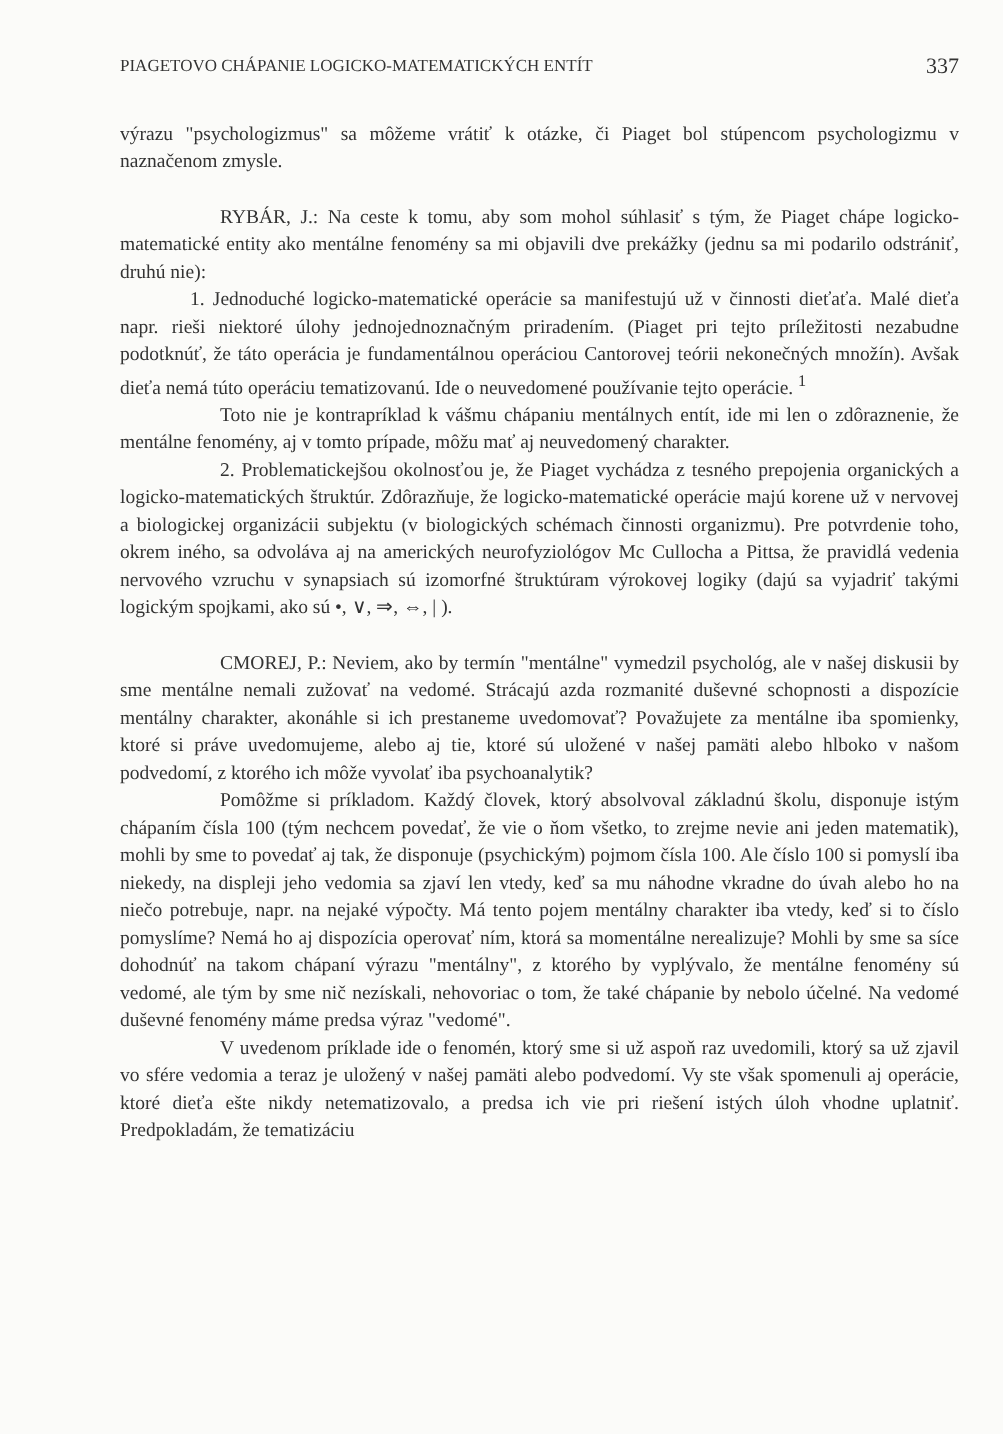PIAGETOVO CHÁPANIE LOGICKO-MATEMATICKÝCH ENTÍT 337
výrazu "psychologizmus" sa môžeme vrátiť k otázke, či Piaget bol stúpencom psychologizmu v naznačenom zmysle.
RYBÁR, J.: Na ceste k tomu, aby som mohol súhlasiť s tým, že Piaget chápe logicko-matematické entity ako mentálne fenomény sa mi objavili dve prekážky (jednu sa mi podarilo odstrániť, druhú nie):
1. Jednoduché logicko-matematické operácie sa manifestujú už v činnosti dieťaťa. Malé dieťa napr. rieši niektoré úlohy jednojednoznačným priradením. (Piaget pri tejto príležitosti nezabudne podotknúť, že táto operácia je fundamentálnou operáciou Cantorovej teórii nekonečných množín). Avšak dieťa nemá túto operáciu tematizovanú. Ide o neuvedomené používanie tejto operácie. <sup>1</sup>
Toto nie je kontrapríklad k vášmu chápaniu mentálnych entít, ide mi len o zdôraznenie, že mentálne fenomény, aj v tomto prípade, môžu mať aj neuvedomený charakter.
2. Problematickejšou okolnosťou je, že Piaget vychádza z tesného prepojenia organických a logicko-matematických štruktúr. Zdôrazňuje, že logicko-matematické operácie majú korene už v nervovej a biologickej organizácii subjektu (v biologických schémach činnosti organizmu). Pre potvrdenie toho, okrem iného, sa odvoláva aj na amerických neurofyziológov Mc Cullocha a Pittsa, že pravidlá vedenia nervového vzruchu v synapsiach sú izomorfné štruktúram výrokovej logiky (dajú sa vyjadriť takými logickým spojkami, ako sú •, ∨, ⇒, ⇔, | ).
CMOREJ, P.: Neviem, ako by termín "mentálne" vymedzil psychológ, ale v našej diskusii by sme mentálne nemali zužovať na vedomé. Strácajú azda rozmanité duševné schopnosti a dispozície mentálny charakter, akonáhle si ich prestaneme uvedomovať? Považujete za mentálne iba spomienky, ktoré si práve uvedomujeme, alebo aj tie, ktoré sú uložené v našej pamäti alebo hlboko v našom podvedomí, z ktorého ich môže vyvolať iba psychoanalytik?
Pomôžme si príkladom. Každý človek, ktorý absolvoval základnú školu, disponuje istým chápaním čísla 100 (tým nechcem povedať, že vie o ňom všetko, to zrejme nevie ani jeden matematik), mohli by sme to povedať aj tak, že disponuje (psychickým) pojmom čísla 100. Ale číslo 100 si pomyslí iba niekedy, na displeji jeho vedomia sa zjaví len vtedy, keď sa mu náhodne vkradne do úvah alebo ho na niečo potrebuje, napr. na nejaké výpočty. Má tento pojem mentálny charakter iba vtedy, keď si to číslo pomyslíme? Nemá ho aj dispozícia operovať ním, ktorá sa momentálne nerealizuje? Mohli by sme sa síce dohodnúť na takom chápaní výrazu "mentálny", z ktorého by vyplývalo, že mentálne fenomény sú vedomé, ale tým by sme nič nezískali, nehovoriac o tom, že také chápanie by nebolo účelné. Na vedomé duševné fenomény máme predsa výraz "vedomé".
V uvedenom príklade ide o fenomén, ktorý sme si už aspoň raz uvedomili, ktorý sa už zjavil vo sfére vedomia a teraz je uložený v našej pamäti alebo podvedomí. Vy ste však spomenuli aj operácie, ktoré dieťa ešte nikdy netematizovalo, a predsa ich vie pri riešení istých úloh vhodne uplatniť. Predpokladám, že tematizáciu